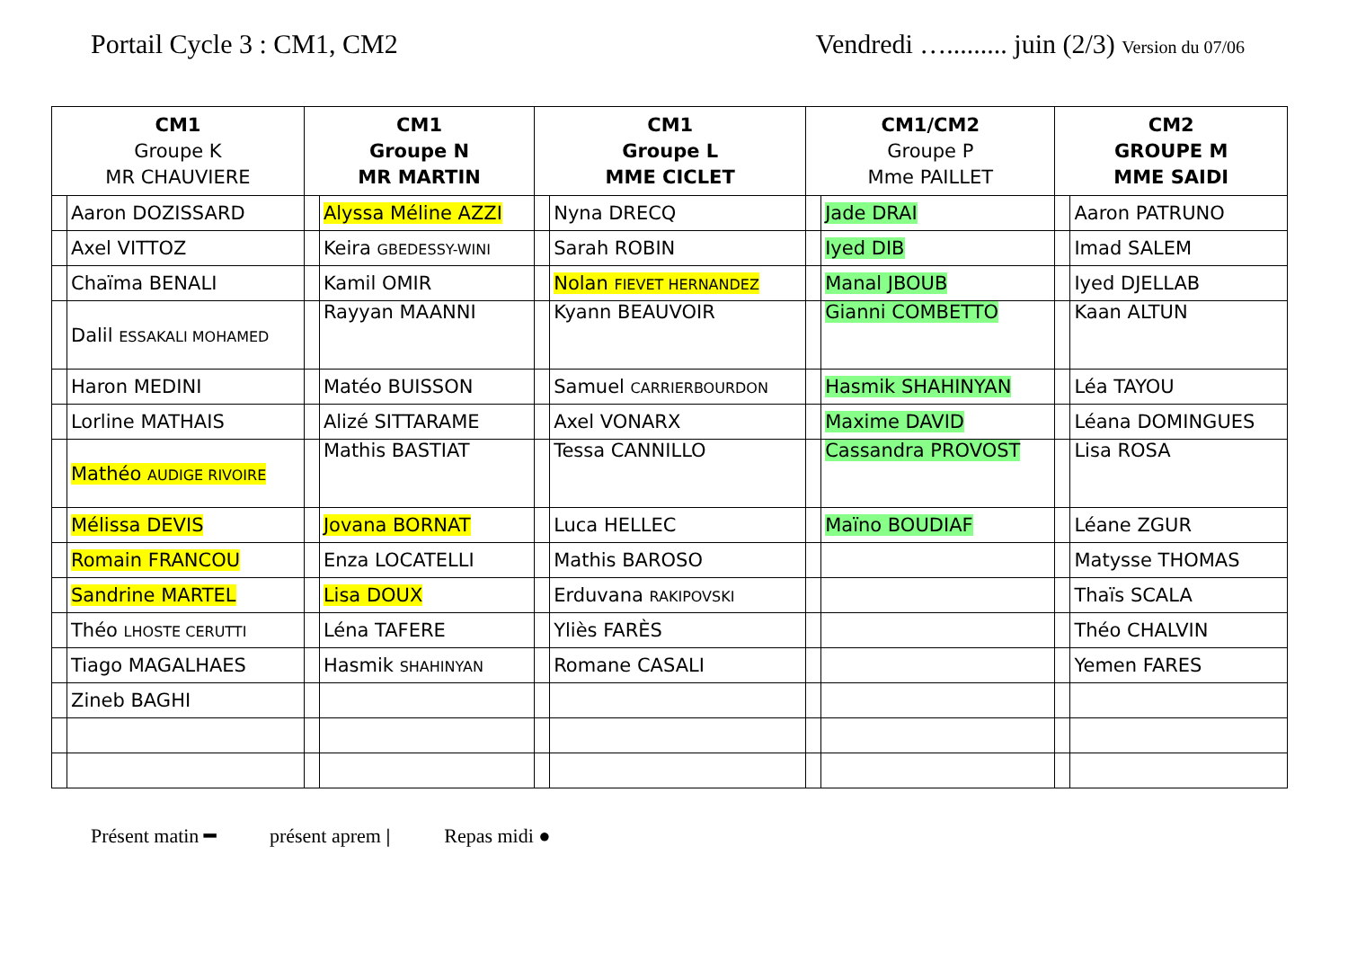Portail Cycle 3 : CM1, CM2 Vendredi …......... juin (2/3) Version du 07/06
| CM1 Groupe K MR CHAUVIERE | | CM1 Groupe N MR MARTIN | | CM1 Groupe L MME CICLET | | CM1/CM2 Groupe P Mme PAILLET | | CM2 GROUPE M MME SAIDI | |
| --- | --- | --- | --- | --- | --- | --- | --- | --- | --- |
| | Aaron DOZISSARD | | Alyssa Méline AZZI | | Nyna DRECQ | | Jade DRAI | | Aaron PATRUNO |
| | Axel VITTOZ | | Keira GBEDESSY-WINI | | Sarah ROBIN | | Iyed DIB | | Imad SALEM |
| | Chaïma BENALI | | Kamil OMIR | | Nolan FIEVET HERNANDEZ | | Manal JBOUB | | Iyed DJELLAB |
| | Dalil ESSAKALI MOHAMED | | Rayyan MAANNI | | Kyann BEAUVOIR | | Gianni COMBETTO | | Kaan ALTUN |
| | Haron MEDINI | | Matéo BUISSON | | Samuel CARRIERBOURDON | | Hasmik SHAHINYAN | | Léa TAYOU |
| | Lorline MATHAIS | | Alizé SITTARAME | | Axel VONARX | | Maxime DAVID | | Léana DOMINGUES |
| | Mathéo AUDIGE RIVOIRE | | Mathis BASTIAT | | Tessa CANNILLO | | Cassandra PROVOST | | Lisa ROSA |
| | Mélissa DEVIS | | Jovana BORNAT | | Luca HELLEC | | Maïno BOUDIAF | | Léane ZGUR |
| | Romain FRANCOU | | Enza LOCATELLI | | Mathis BAROSO | | | | Matysse THOMAS |
| | Sandrine MARTEL | | Lisa DOUX | | Erduvana RAKIPOVSKI | | | | Thaïs SCALA |
| | Théo LHOSTE CERUTTI | | Léna TAFERE | | Yliès FARÈS | | | | Théo CHALVIN |
| | Tiago MAGALHAES | | Hasmik SHAHINYAN | | Romane CASALI | | | | Yemen FARES |
| | Zineb BAGHI | | | | | | | | |
Présent matin ━ présent aprem | Repas midi ●